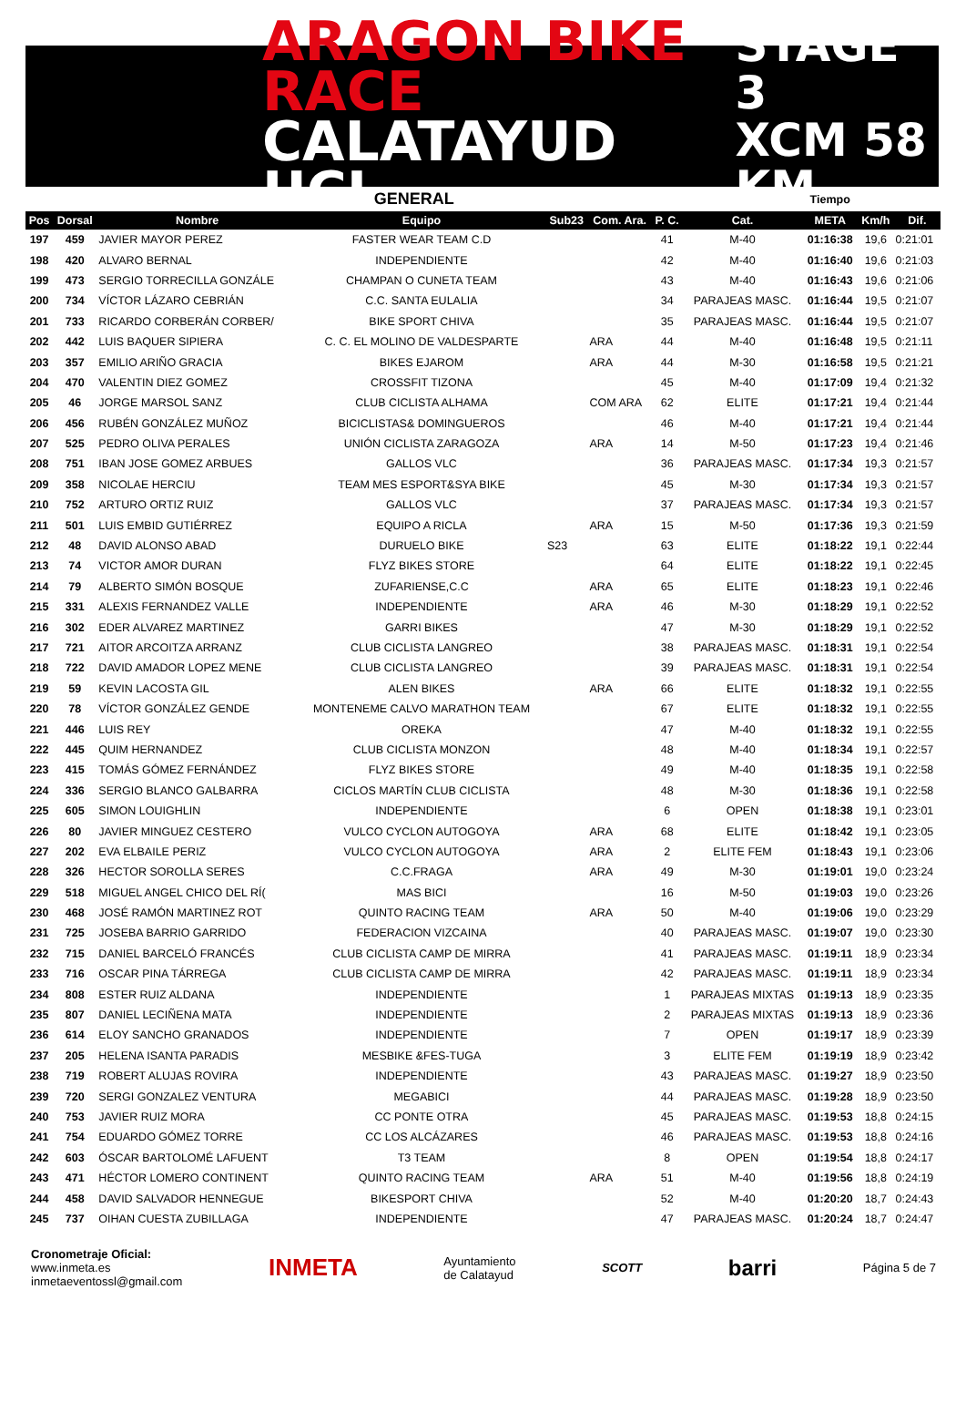ARAGON BIKE RACE
CALATAYUD UCI
STAGE 3
XCM 58 KM
| GENERAL | | | | | | | | Tiempo | | |
| Pos | Dorsal | Nombre | Equipo | Sub23 | Com. Ara. | P. C. | Cat. | META | Km/h | Dif. |
| 197 | 459 | JAVIER MAYOR PEREZ | FASTER WEAR TEAM C.D | | | 41 | M-40 | 01:16:38 | 19,6 | 0:21:01 |
| 198 | 420 | ALVARO BERNAL | INDEPENDIENTE | | | 42 | M-40 | 01:16:40 | 19,6 | 0:21:03 |
| 199 | 473 | SERGIO TORRECILLA GONZÁLE | CHAMPAN O CUNETA TEAM | | | 43 | M-40 | 01:16:43 | 19,6 | 0:21:06 |
| 200 | 734 | VÍCTOR LÁZARO CEBRIÁN | C.C. SANTA EULALIA | | | 34 | PARAJEAS MASC. | 01:16:44 | 19,5 | 0:21:07 |
| 201 | 733 | RICARDO CORBERÁN CORBER/ | BIKE SPORT CHIVA | | | 35 | PARAJEAS MASC. | 01:16:44 | 19,5 | 0:21:07 |
| 202 | 442 | LUIS BAQUER SIPIERA | C. C. EL MOLINO DE VALDESPARTE | | ARA | 44 | M-40 | 01:16:48 | 19,5 | 0:21:11 |
| 203 | 357 | EMILIO ARIÑO GRACIA | BIKES EJAROM | | ARA | 44 | M-30 | 01:16:58 | 19,5 | 0:21:21 |
| 204 | 470 | VALENTIN DIEZ GOMEZ | CROSSFIT TIZONA | | | 45 | M-40 | 01:17:09 | 19,4 | 0:21:32 |
| 205 | 46 | JORGE MARSOL SANZ | CLUB CICLISTA ALHAMA | | COM ARA | 62 | ELITE | 01:17:21 | 19,4 | 0:21:44 |
| 206 | 456 | RUBÉN GONZÁLEZ MUÑOZ | BICICLISTAS& DOMINGUEROS | | | 46 | M-40 | 01:17:21 | 19,4 | 0:21:44 |
| 207 | 525 | PEDRO OLIVA PERALES | UNIÓN CICLISTA ZARAGOZA | | ARA | 14 | M-50 | 01:17:23 | 19,4 | 0:21:46 |
| 208 | 751 | IBAN JOSE GOMEZ ARBUES | GALLOS VLC | | | 36 | PARAJEAS MASC. | 01:17:34 | 19,3 | 0:21:57 |
| 209 | 358 | NICOLAE HERCIU | TEAM MES ESPORT&SYA BIKE | | | 45 | M-30 | 01:17:34 | 19,3 | 0:21:57 |
| 210 | 752 | ARTURO ORTIZ RUIZ | GALLOS VLC | | | 37 | PARAJEAS MASC. | 01:17:34 | 19,3 | 0:21:57 |
| 211 | 501 | LUIS EMBID GUTIÉRREZ | EQUIPO A RICLA | | ARA | 15 | M-50 | 01:17:36 | 19,3 | 0:21:59 |
| 212 | 48 | DAVID ALONSO ABAD | DURUELO BIKE | S23 | | 63 | ELITE | 01:18:22 | 19,1 | 0:22:44 |
| 213 | 74 | VICTOR AMOR DURAN | FLYZ BIKES STORE | | | 64 | ELITE | 01:18:22 | 19,1 | 0:22:45 |
| 214 | 79 | ALBERTO SIMÓN BOSQUE | ZUFARIENSE,C.C | | ARA | 65 | ELITE | 01:18:23 | 19,1 | 0:22:46 |
| 215 | 331 | ALEXIS FERNANDEZ VALLE | INDEPENDIENTE | | ARA | 46 | M-30 | 01:18:29 | 19,1 | 0:22:52 |
| 216 | 302 | EDER ALVAREZ MARTINEZ | GARRI BIKES | | | 47 | M-30 | 01:18:29 | 19,1 | 0:22:52 |
| 217 | 721 | AITOR ARCOITZA ARRANZ | CLUB CICLISTA LANGREO | | | 38 | PARAJEAS MASC. | 01:18:31 | 19,1 | 0:22:54 |
| 218 | 722 | DAVID AMADOR LOPEZ MENE | CLUB CICLISTA LANGREO | | | 39 | PARAJEAS MASC. | 01:18:31 | 19,1 | 0:22:54 |
| 219 | 59 | KEVIN LACOSTA GIL | ALEN BIKES | | ARA | 66 | ELITE | 01:18:32 | 19,1 | 0:22:55 |
| 220 | 78 | VÍCTOR GONZÁLEZ GENDE | MONTENEME CALVO MARATHON TEAM | | | 67 | ELITE | 01:18:32 | 19,1 | 0:22:55 |
| 221 | 446 | LUIS REY | OREKA | | | 47 | M-40 | 01:18:32 | 19,1 | 0:22:55 |
| 222 | 445 | QUIM HERNANDEZ | CLUB CICLISTA MONZON | | | 48 | M-40 | 01:18:34 | 19,1 | 0:22:57 |
| 223 | 415 | TOMÁS GÓMEZ FERNÁNDEZ | FLYZ BIKES STORE | | | 49 | M-40 | 01:18:35 | 19,1 | 0:22:58 |
| 224 | 336 | SERGIO BLANCO GALBARRA | CICLOS MARTÍN CLUB CICLISTA | | | 48 | M-30 | 01:18:36 | 19,1 | 0:22:58 |
| 225 | 605 | SIMON LOUIGHLIN | INDEPENDIENTE | | | 6 | OPEN | 01:18:38 | 19,1 | 0:23:01 |
| 226 | 80 | JAVIER MINGUEZ CESTERO | VULCO CYCLON AUTOGOYA | | ARA | 68 | ELITE | 01:18:42 | 19,1 | 0:23:05 |
| 227 | 202 | EVA ELBAILE PERIZ | VULCO CYCLON AUTOGOYA | | ARA | 2 | ELITE FEM | 01:18:43 | 19,1 | 0:23:06 |
| 228 | 326 | HECTOR SOROLLA SERES | C.C.FRAGA | | ARA | 49 | M-30 | 01:19:01 | 19,0 | 0:23:24 |
| 229 | 518 | MIGUEL ANGEL CHICO DEL RÍ( | MAS BICI | | | 16 | M-50 | 01:19:03 | 19,0 | 0:23:26 |
| 230 | 468 | JOSÉ RAMÓN MARTINEZ ROT | QUINTO RACING TEAM | | ARA | 50 | M-40 | 01:19:06 | 19,0 | 0:23:29 |
| 231 | 725 | JOSEBA BARRIO GARRIDO | FEDERACION VIZCAINA | | | 40 | PARAJEAS MASC. | 01:19:07 | 19,0 | 0:23:30 |
| 232 | 715 | DANIEL BARCELÓ FRANCÉS | CLUB CICLISTA CAMP DE MIRRA | | | 41 | PARAJEAS MASC. | 01:19:11 | 18,9 | 0:23:34 |
| 233 | 716 | OSCAR PINA TÁRREGA | CLUB CICLISTA CAMP DE MIRRA | | | 42 | PARAJEAS MASC. | 01:19:11 | 18,9 | 0:23:34 |
| 234 | 808 | ESTER RUIZ ALDANA | INDEPENDIENTE | | | 1 | PARAJEAS MIXTAS | 01:19:13 | 18,9 | 0:23:35 |
| 235 | 807 | DANIEL LECIÑENA MATA | INDEPENDIENTE | | | 2 | PARAJEAS MIXTAS | 01:19:13 | 18,9 | 0:23:36 |
| 236 | 614 | ELOY SANCHO GRANADOS | INDEPENDIENTE | | | 7 | OPEN | 01:19:17 | 18,9 | 0:23:39 |
| 237 | 205 | HELENA ISANTA PARADIS | MESBIKE &FES-TUGA | | | 3 | ELITE FEM | 01:19:19 | 18,9 | 0:23:42 |
| 238 | 719 | ROBERT ALUJAS ROVIRA | INDEPENDIENTE | | | 43 | PARAJEAS MASC. | 01:19:27 | 18,9 | 0:23:50 |
| 239 | 720 | SERGI GONZALEZ VENTURA | MEGABICI | | | 44 | PARAJEAS MASC. | 01:19:28 | 18,9 | 0:23:50 |
| 240 | 753 | JAVIER RUIZ MORA | CC PONTE OTRA | | | 45 | PARAJEAS MASC. | 01:19:53 | 18,8 | 0:24:15 |
| 241 | 754 | EDUARDO GÓMEZ TORRE | CC LOS ALCÁZARES | | | 46 | PARAJEAS MASC. | 01:19:53 | 18,8 | 0:24:16 |
| 242 | 603 | ÓSCAR BARTOLOMÉ LAFUENT | T3 TEAM | | | 8 | OPEN | 01:19:54 | 18,8 | 0:24:17 |
| 243 | 471 | HÉCTOR LOMERO CONTINENT | QUINTO RACING TEAM | | ARA | 51 | M-40 | 01:19:56 | 18,8 | 0:24:19 |
| 244 | 458 | DAVID SALVADOR HENNEGUE | BIKESPORT CHIVA | | | 52 | M-40 | 01:20:20 | 18,7 | 0:24:43 |
| 245 | 737 | OIHAN CUESTA ZUBILLAGA | INDEPENDIENTE | | | 47 | PARAJEAS MASC. | 01:20:24 | 18,7 | 0:24:47 |
Cronometraje Oficial:
www.inmeta.es
inmetaeventossl@gmail.com
INMETA
Ayuntamiento
de Calatayud
SCOTT
barri
Página 5 de 7